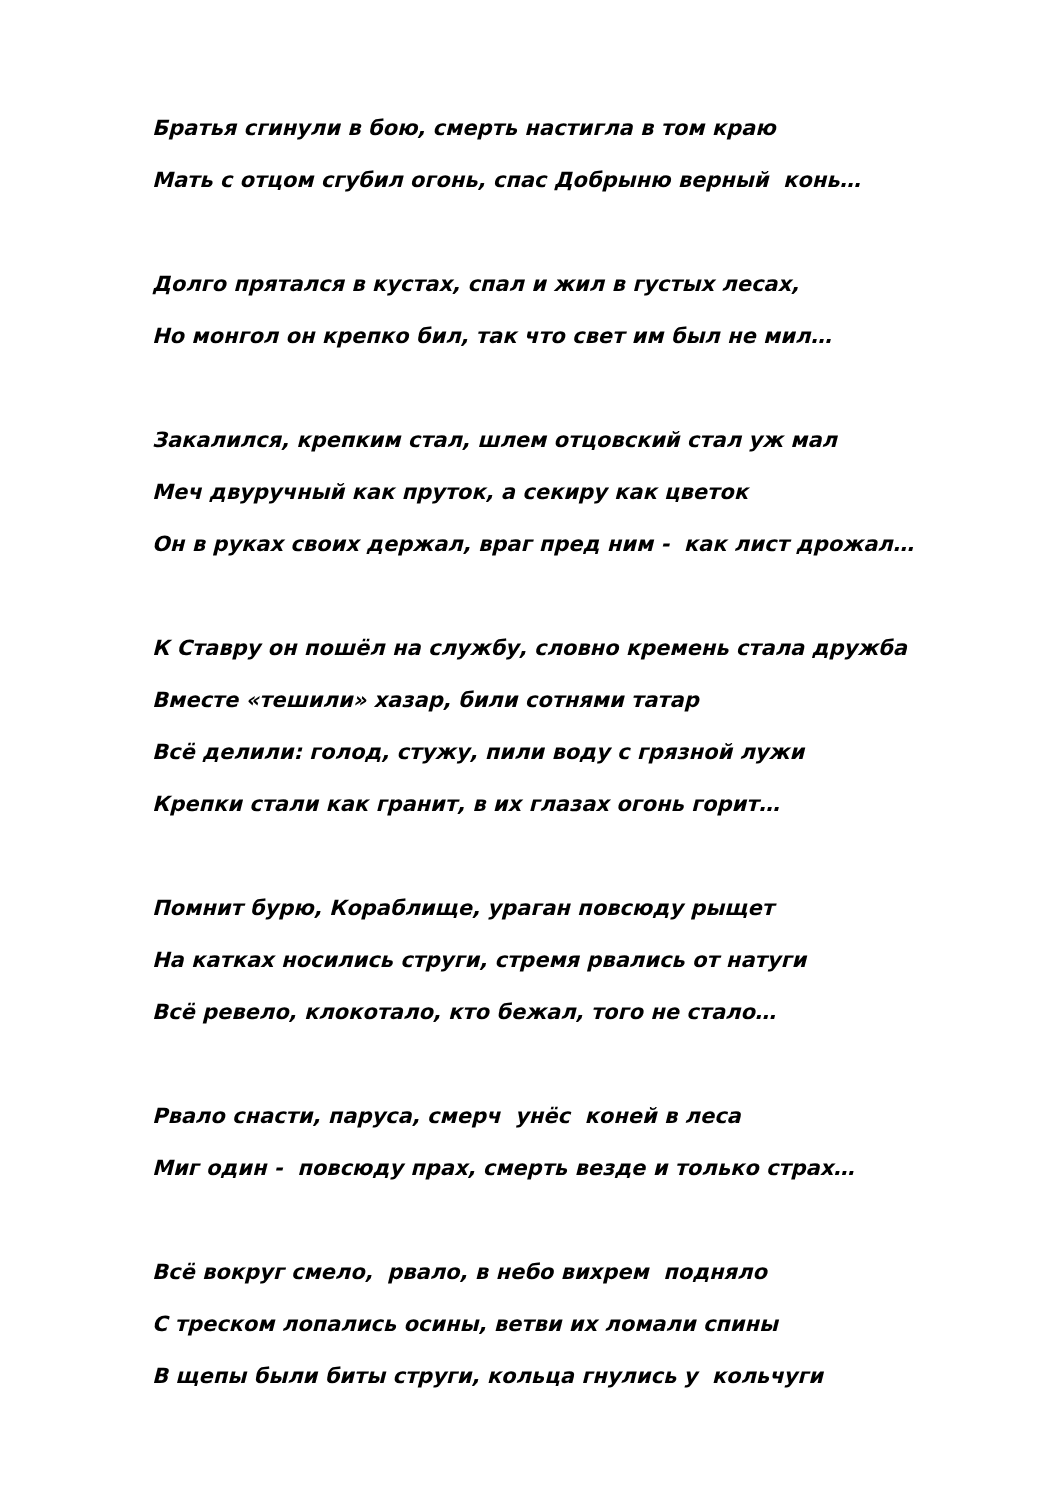Братья сгинули в бою, смерть настигла в том краю
Мать с отцом сгубил огонь, спас Добрыню верный конь…
Долго прятался в кустах, спал и жил в густых лесах,
Но монгол он крепко бил, так что свет им был не мил…
Закалился, крепким стал, шлем отцовский стал уж мал
Меч двуручный как пруток, а секиру как цветок
Он в руках своих держал, враг пред ним - как лист дрожал…
К Ставру он пошёл на службу, словно кремень стала дружба
Вместе «тешили» хазар, били сотнями татар
Всё делили: голод, стужу, пили воду с грязной лужи
Крепки стали как гранит, в их глазах огонь горит…
Помнит бурю, Кораблище, ураган повсюду рыщет
На катках носились струги, стремя рвались от натуги
Всё ревело, клокотало, кто бежал, того не стало…
Рвало снасти, паруса, смерч унёс коней в леса
Миг один - повсюду прах, смерть везде и только страх…
Всё вокруг смело, рвало, в небо вихрем подняло
С треском лопались осины, ветви их ломали спины
В щепы были биты струги, кольца гнулись у кольчуги